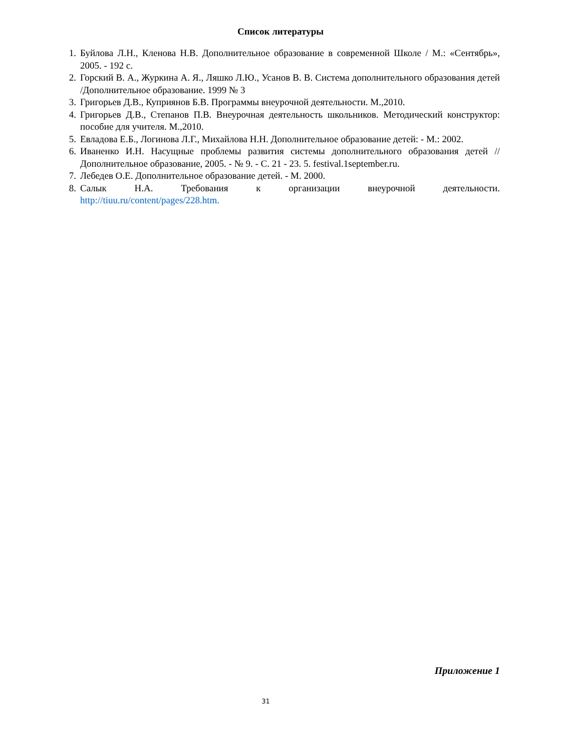Список литературы
1. Буйлова Л.Н., Кленова Н.В. Дополнительное образование в современной Школе / М.: «Сентябрь», 2005. - 192 с.
2. Горский В. А., Журкина А. Я., Ляшко Л.Ю., Усанов В. В. Система дополнительного образования детей /Дополнительное образование. 1999 № 3
3. Григорьев Д.В., Куприянов Б.В. Программы внеурочной деятельности. М.,2010.
4. Григорьев Д.В., Степанов П.В. Внеурочная деятельность школьников. Методический конструктор: пособие для учителя. М.,2010.
5. Евладова Е.Б., Логинова Л.Г., Михайлова Н.Н. Дополнительное образование детей: - М.: 2002.
6. Иваненко И.Н. Насущные проблемы развития системы дополнительного образования детей //Дополнительное образование, 2005. - № 9. - С. 21 - 23. 5. festival.1september.ru.
7. Лебедев О.Е. Дополнительное образование детей. - М. 2000.
8. Салык Н.А. Требования к организации внеурочной деятельности.
http://tiuu.ru/content/pages/228.htm.
Приложение 1
31